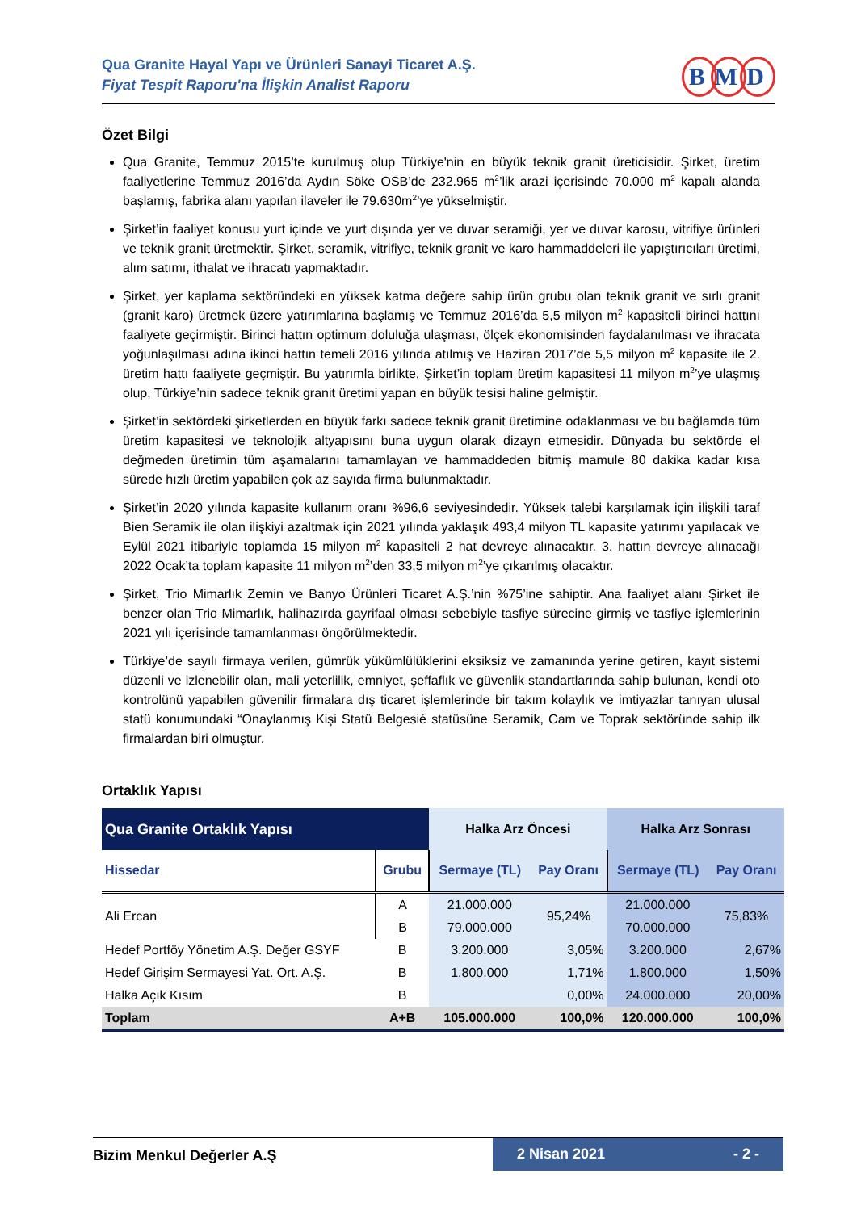Qua Granite Hayal Yapı ve Ürünleri Sanayi Ticaret A.Ş.
Fiyat Tespit Raporu'na İlişkin Analist Raporu
B M D
Özet Bilgi
Qua Granite, Temmuz 2015’te kurulmuş olup Türkiye'nin en büyük teknik granit üreticisidir. Şirket, üretim faaliyetlerine Temmuz 2016’da Aydın Söke OSB’de 232.965 m<sup>2</sup>’lik arazi içerisinde 70.000 m<sup>2</sup> kapalı alanda başlamış, fabrika alanı yapılan ilaveler ile 79.630m<sup>2</sup>’ye yükselmiştir.
Şirket’in faaliyet konusu yurt içinde ve yurt dışında yer ve duvar seramiği, yer ve duvar karosu, vitrifiye ürünleri ve teknik granit üretmektir. Şirket, seramik, vitrifiye, teknik granit ve karo hammaddeleri ile yapıştırıcıları üretimi, alım satımı, ithalat ve ihracatı yapmaktadır.
Şirket, yer kaplama sektöründeki en yüksek katma değere sahip ürün grubu olan teknik granit ve sırlı granit (granit karo) üretmek üzere yatırımlarına başlamış ve Temmuz 2016’da 5,5 milyon m<sup>2</sup> kapasiteli birinci hattını faaliyete geçirmiştir. Birinci hattın optimum doluluğa ulaşması, ölçek ekonomisinden faydalanılması ve ihracata yoğunlaşılması adına ikinci hattın temeli 2016 yılında atılmış ve Haziran 2017’de 5,5 milyon m<sup>2</sup> kapasite ile 2. üretim hattı faaliyete geçmiştir. Bu yatırımla birlikte, Şirket’in toplam üretim kapasitesi 11 milyon m<sup>2</sup>’ye ulaşmış olup, Türkiye’nin sadece teknik granit üretimi yapan en büyük tesisi haline gelmiştir.
Şirket’in sektördeki şirketlerden en büyük farkı sadece teknik granit üretimine odaklanması ve bu bağlamda tüm üretim kapasitesi ve teknolojik altyapısını buna uygun olarak dizayn etmesidir. Dünyada bu sektörde el değmeden üretimin tüm aşamalarını tamamlayan ve hammaddeden bitmiş mamule 80 dakika kadar kısa sürede hızlı üretim yapabilen çok az sayıda firma bulunmaktadır.
Şirket’in 2020 yılında kapasite kullanım oranı %96,6 seviyesindedir. Yüksek talebi karşılamak için ilişkili taraf Bien Seramik ile olan ilişkiyi azaltmak için 2021 yılında yaklaşık 493,4 milyon TL kapasite yatırımı yapılacak ve Eylül 2021 itibariyle toplamda 15 milyon m<sup>2</sup> kapasiteli 2 hat devreye alınacaktır. 3. hattın devreye alınacağı 2022 Ocak’ta toplam kapasite 11 milyon m<sup>2</sup>’den 33,5 milyon m<sup>2</sup>’ye çıkarılmış olacaktır.
Şirket, Trio Mimarlık Zemin ve Banyo Ürünleri Ticaret A.Ş.’nin %75’ine sahiptir. Ana faaliyet alanı Şirket ile benzer olan Trio Mimarlık, halihazırda gayrifaal olması sebebiyle tasfiye sürecine girmiş ve tasfiye işlemlerinin 2021 yılı içerisinde tamamlanması öngörülmektedir.
Türkiye’de sayılı firmaya verilen, gümrük yükümlülüklerini eksiksiz ve zamanında yerine getiren, kayıt sistemi düzenli ve izlenebilir olan, mali yeterlilik, emniyet, şeffaflık ve güvenlik standartlarında sahip bulunan, kendi oto kontrolünü yapabilen güvenilir firmalara dış ticaret işlemlerinde bir takım kolaylık ve imtiyazlar tanıyan ulusal statü konumundaki “Onaylanmış Kişi Statü Belgesié statüsüne Seramik, Cam ve Toprak sektöründe sahip ilk firmalardan biri olmuştur.
Ortaklık Yapısı
| Qua Granite Ortaklık Yapısı | | Halka Arz Öncesi | | Halka Arz Sonrası | |
| --- | --- | --- | --- | --- | --- |
| Hissedar | Grubu | Sermaye (TL) | Pay Oranı | Sermaye (TL) | Pay Oranı |
| Ali Ercan | A | 21.000.000 | 95,24% | 21.000.000 | 75,83% |
| | B | 79.000.000 | | 70.000.000 | |
| Hedef Portföy Yönetim A.Ş. Değer GSYF | B | 3.200.000 | 3,05% | 3.200.000 | 2,67% |
| Hedef Girişim Sermayesi Yat. Ort. A.Ş. | B | 1.800.000 | 1,71% | 1.800.000 | 1,50% |
| Halka Açık Kısım | B | | 0,00% | 24.000.000 | 20,00% |
| Toplam | A+B | 105.000.000 | 100,0% | 120.000.000 | 100,0% |
Bizim Menkul Değerler A.Ş 2 Nisan 2021 - 2 -